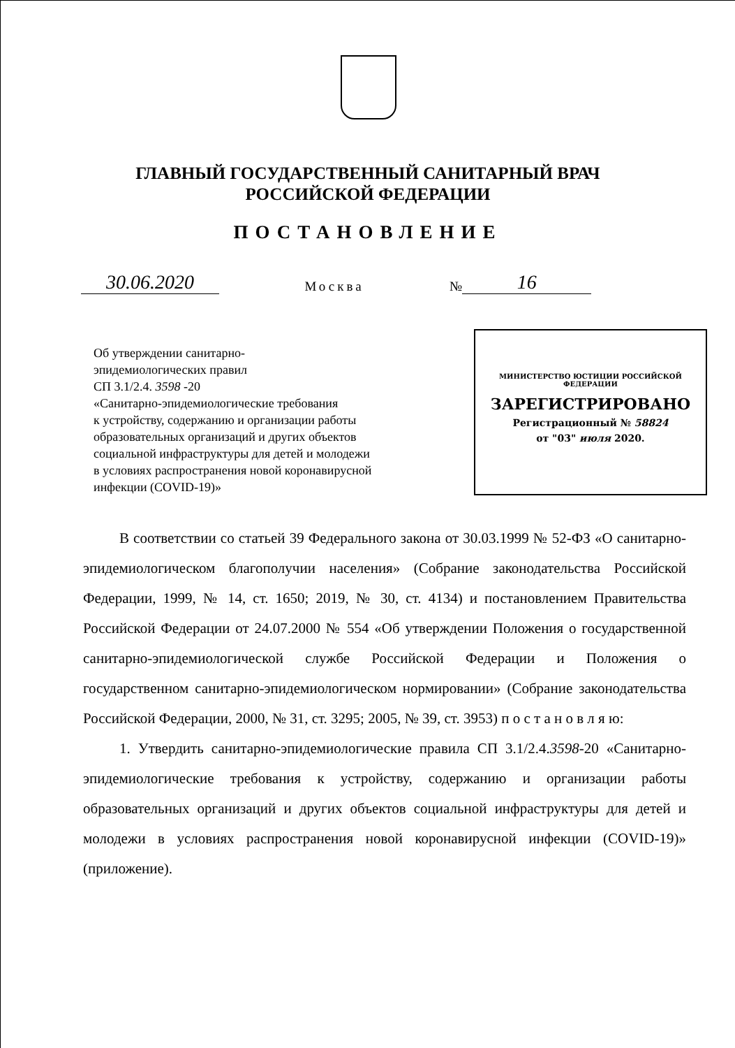ГЛАВНЫЙ ГОСУДАРСТВЕННЫЙ САНИТАРНЫЙ ВРАЧ
РОССИЙСКОЙ ФЕДЕРАЦИИ
ПОСТАНОВЛЕНИЕ
30.06.2020
Москва
№
16
Об утверждении санитарно-
эпидемиологических правил
СП 3.1/2.4. 3598 -20
«Санитарно-эпидемиологические требования
к устройству, содержанию и организации работы
образовательных организаций и других объектов
социальной инфраструктуры для детей и молодежи
в условиях распространения новой коронавирусной
инфекции (COVID-19)»
МИНИСТЕРСТВО ЮСТИЦИИ РОССИЙСКОЙ ФЕДЕРАЦИИ
ЗАРЕГИСТРИРОВАНО
Регистрационный № 58824
от "03" июля 2020.
В соответствии со статьей 39 Федерального закона от 30.03.1999 № 52-ФЗ «О санитарно-эпидемиологическом благополучии населения» (Собрание законодательства Российской Федерации, 1999, № 14, ст. 1650; 2019, № 30, ст. 4134) и постановлением Правительства Российской Федерации от 24.07.2000 № 554 «Об утверждении Положения о государственной санитарно-эпидемиологической службе Российской Федерации и Положения о государственном санитарно-эпидемиологическом нормировании» (Собрание законодательства Российской Федерации, 2000, № 31, ст. 3295; 2005, № 39, ст. 3953) п о с т а н о в л я ю:
1. Утвердить санитарно-эпидемиологические правила СП 3.1/2.4.3598-20 «Санитарно-эпидемиологические требования к устройству, содержанию и организации работы образовательных организаций и других объектов социальной инфраструктуры для детей и молодежи в условиях распространения новой коронавирусной инфекции (COVID-19)» (приложение).